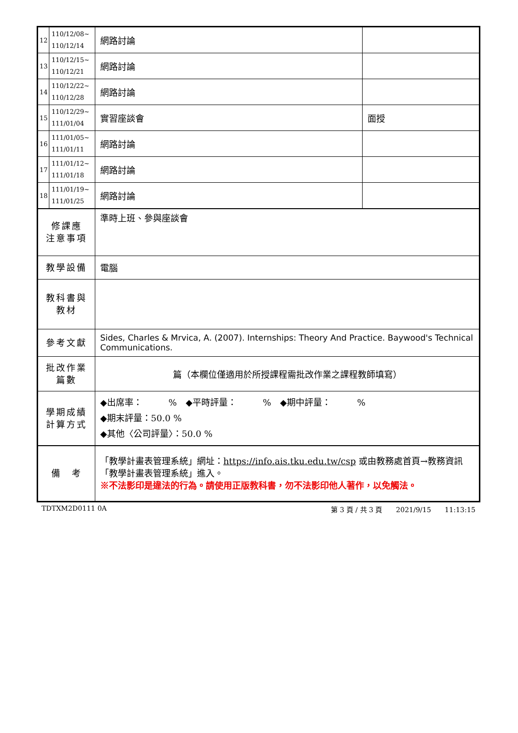| 12 | 110/12/08~ 110/12/14 | 網路討論 | |
| 13 | 110/12/15~ 110/12/21 | 網路討論 | |
| 14 | 110/12/22~ 110/12/28 | 網路討論 | |
| 15 | 110/12/29~ 111/01/04 | 實習座談會 | 面授 |
| 16 | 111/01/05~ 111/01/11 | 網路討論 | |
| 17 | 111/01/12~ 111/01/18 | 網路討論 | |
| 18 | 111/01/19~ 111/01/25 | 網路討論 | |
| 修課應 注意事項 | | 準時上班、參與座談會 | |
| 教學設備 | | 電腦 | |
| 教科書與 教材 | | | |
| 參考文獻 | | Sides, Charles & Mrvica, A. (2007). Internships: Theory And Practice. Baywood's Technical Communications. | |
| 批改作業 篇數 | | 篇（本欄位僅適用於所授課程需批改作業之課程教師填寫） | |
| 學期成績 計算方式 | | ◆出席率： % ◆平時評量： % ◆期中評量： % ◆期末評量：50.0 % ◆其他〈公司評量〉：50.0 % | |
| 備 考 | | 「教學計畫表管理系統」網址： https://info.ais.tku.edu.tw/csp 或由教務處首頁→教務資訊「教學計畫表管理系統」進入。 ※不法影印是違法的行為。請使用正版教科書，勿不法影印他人著作，以免觸法。 | |
TDTXM2D0111 0A 第 3 頁 / 共 3 頁　　2021/9/15　　11:13:15